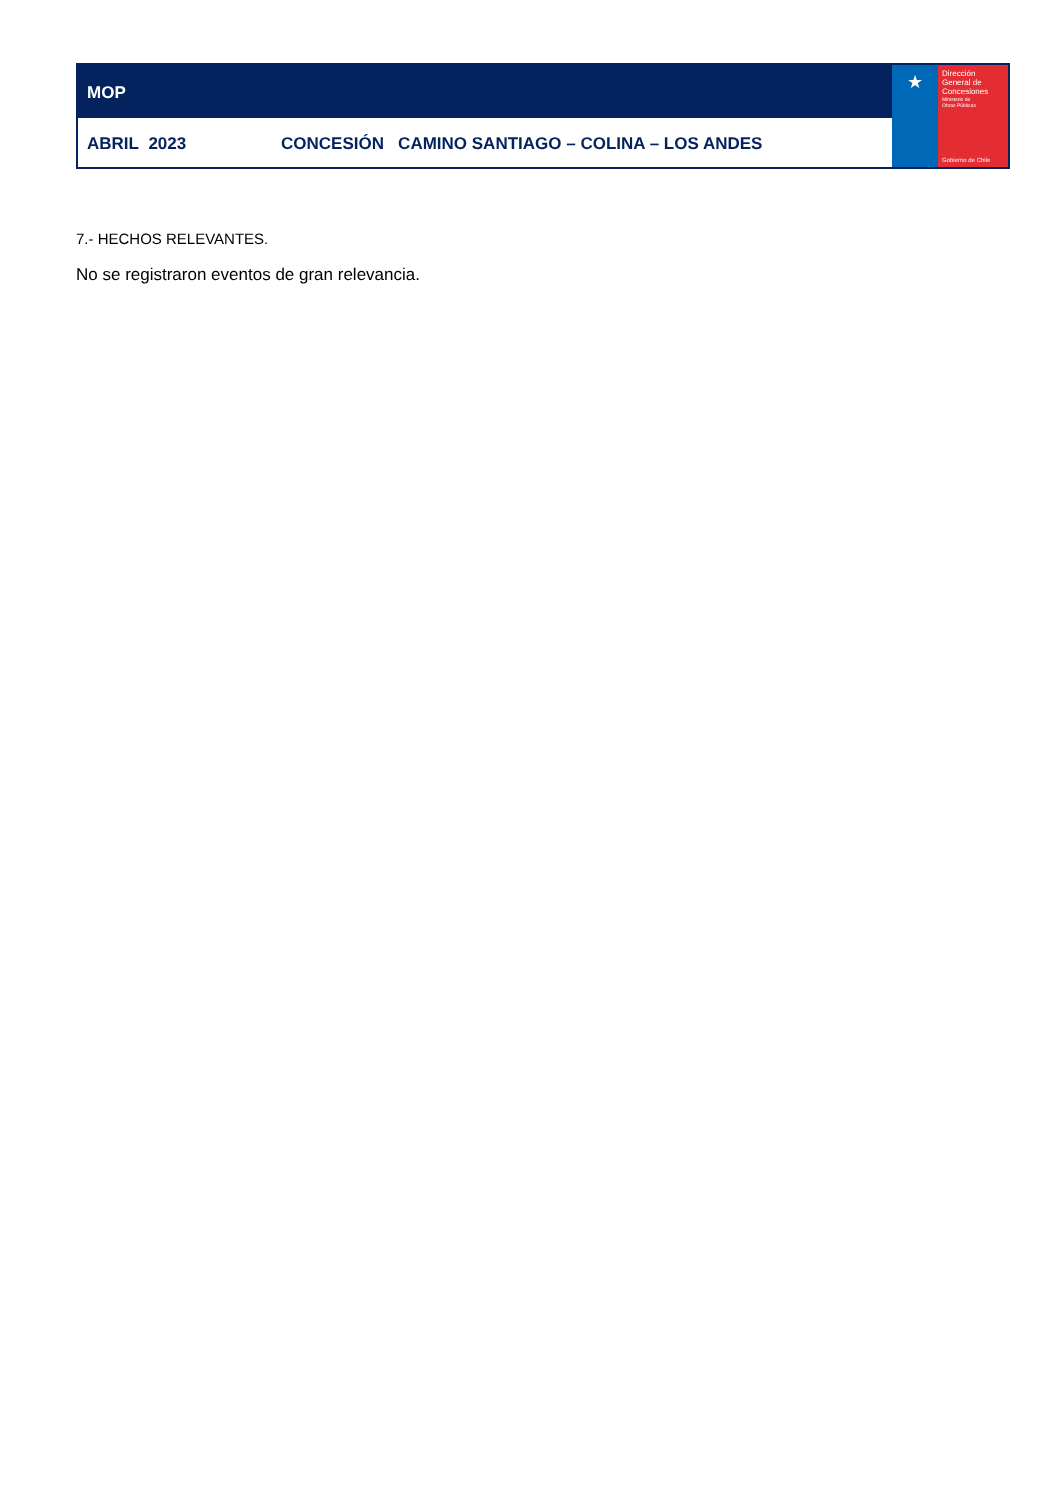MOP
ABRIL 2023 CONCESIÓN CAMINO SANTIAGO – COLINA – LOS ANDES
★
Dirección
General de
Concesiones
Ministerio de
Obras Públicas
Gobierno de Chile
7.- HECHOS RELEVANTES.
No se registraron eventos de gran relevancia.